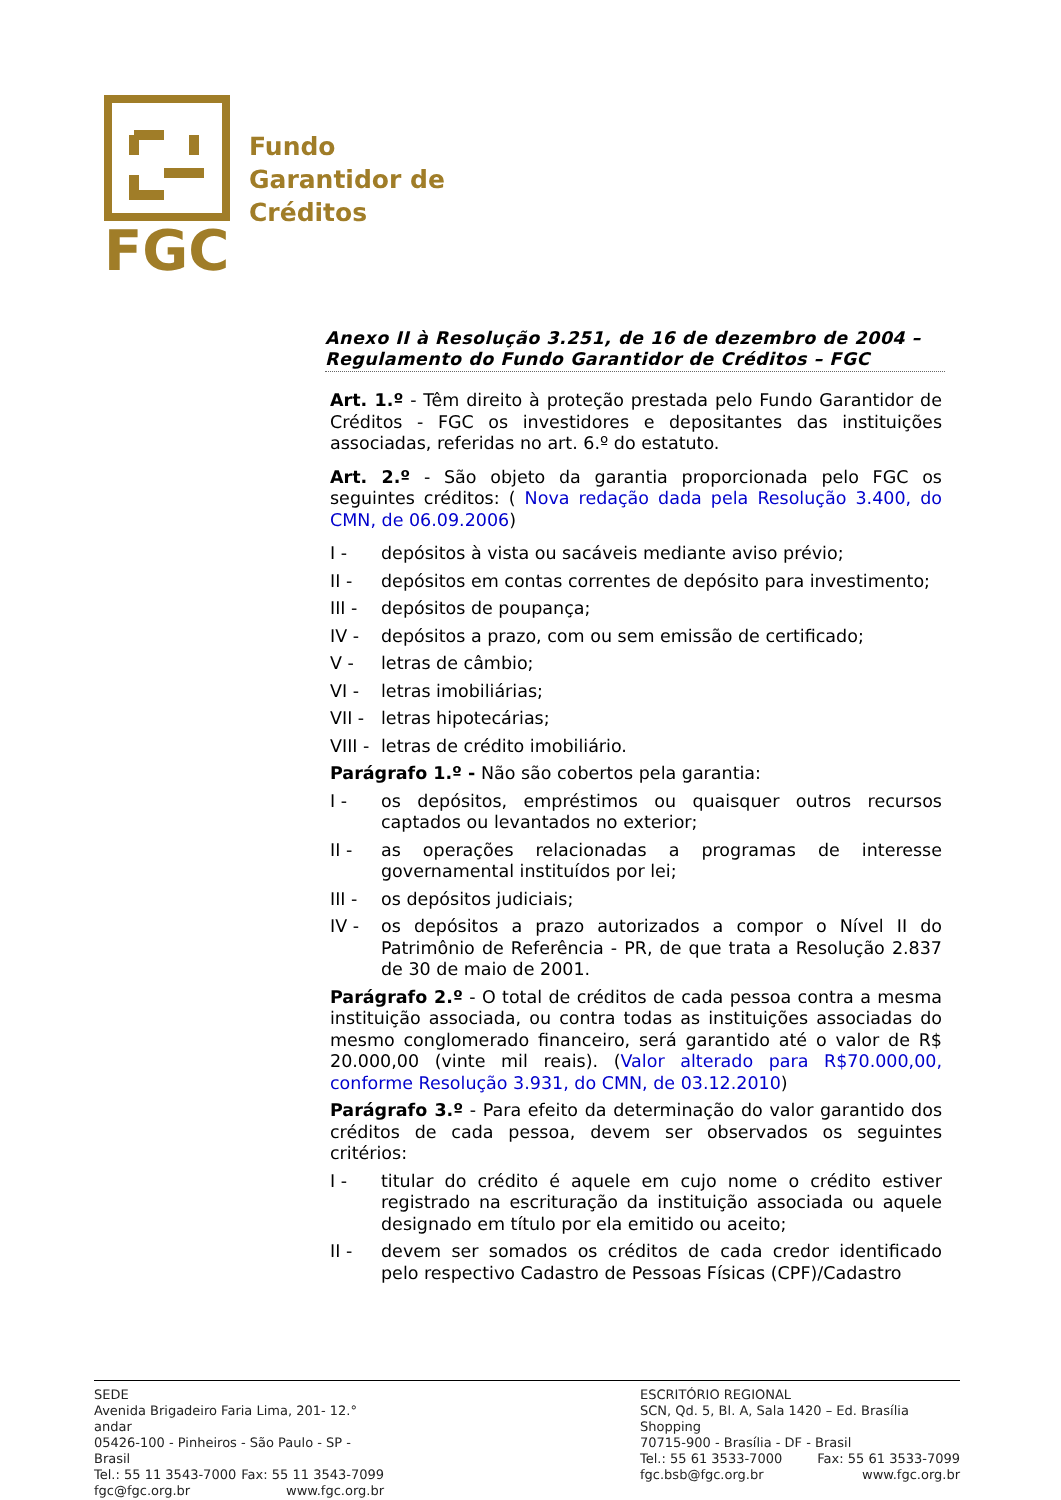FGC
Fundo
Garantidor de
Créditos
Anexo II à Resolução 3.251, de 16 de dezembro de 2004 – Regulamento do Fundo Garantidor de Créditos – FGC
Art. 1.º - Têm direito à proteção prestada pelo Fundo Garantidor de Créditos - FGC os investidores e depositantes das instituições associadas, referidas no art. 6.º do estatuto.
Art. 2.º - São objeto da garantia proporcionada pelo FGC os seguintes créditos: ( Nova redação dada pela Resolução 3.400, do CMN, de 06.09.2006)
I - depósitos à vista ou sacáveis mediante aviso prévio;
II - depósitos em contas correntes de depósito para investimento;
III - depósitos de poupança;
IV - depósitos a prazo, com ou sem emissão de certificado;
V - letras de câmbio;
VI - letras imobiliárias;
VII - letras hipotecárias;
VIII - letras de crédito imobiliário.
Parágrafo 1.º - Não são cobertos pela garantia:
I - os depósitos, empréstimos ou quaisquer outros recursos captados ou levantados no exterior;
II - as operações relacionadas a programas de interesse governamental instituídos por lei;
III - os depósitos judiciais;
IV - os depósitos a prazo autorizados a compor o Nível II do Patrimônio de Referência - PR, de que trata a Resolução 2.837 de 30 de maio de 2001.
Parágrafo 2.º - O total de créditos de cada pessoa contra a mesma instituição associada, ou contra todas as instituições associadas do mesmo conglomerado financeiro, será garantido até o valor de R$ 20.000,00 (vinte mil reais). (Valor alterado para R$70.000,00, conforme Resolução 3.931, do CMN, de 03.12.2010)
Parágrafo 3.º - Para efeito da determinação do valor garantido dos créditos de cada pessoa, devem ser observados os seguintes critérios:
I - titular do crédito é aquele em cujo nome o crédito estiver registrado na escrituração da instituição associada ou aquele designado em título por ela emitido ou aceito;
II - devem ser somados os créditos de cada credor identificado pelo respectivo Cadastro de Pessoas Físicas (CPF)/Cadastro
SEDE
Avenida Brigadeiro Faria Lima, 201- 12.° andar
05426-100 - Pinheiros - São Paulo - SP - Brasil
Tel.: 55 11 3543-7000 Fax: 55 11 3543-7099
fgc@fgc.org.br www.fgc.org.br
ESCRITÓRIO REGIONAL
SCN, Qd. 5, Bl. A, Sala 1420 – Ed. Brasília Shopping
70715-900 - Brasília - DF - Brasil
Tel.: 55 61 3533-7000 Fax: 55 61 3533-7099
fgc.bsb@fgc.org.br www.fgc.org.br